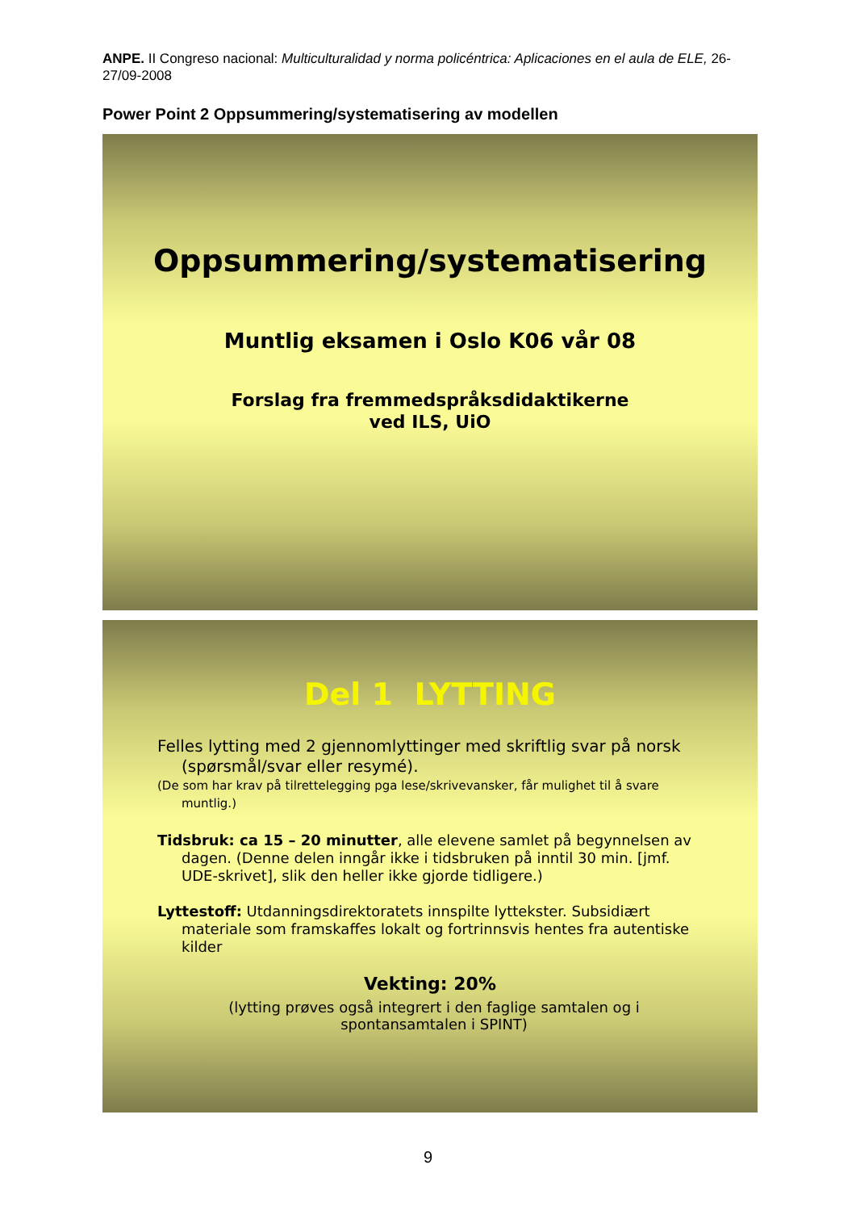ANPE. II Congreso nacional: Multiculturalidad y norma policéntrica: Aplicaciones en el aula de ELE, 26-27/09-2008
Power Point 2 Oppsummering/systematisering av modellen
Oppsummering/systematisering
Muntlig eksamen i Oslo K06 vår 08
Forslag fra fremmedspråksdidaktikerne
ved ILS, UiO
Del 1 LYTTING
Felles lytting med 2 gjennomlyttinger med skriftlig svar på norsk (spørsmål/svar eller resymé).
(De som har krav på tilrettelegging pga lese/skrivevansker, får mulighet til å svare muntlig.)
Tidsbruk: ca 15 – 20 minutter, alle elevene samlet på begynnelsen av dagen. (Denne delen inngår ikke i tidsbruken på inntil 30 min. [jmf. UDE-skrivet], slik den heller ikke gjorde tidligere.)
Lyttestoff: Utdanningsdirektoratets innspilte lyttekster. Subsidiært materiale som framskaffes lokalt og fortrinnsvis hentes fra autentiske kilder
Vekting: 20%
(lytting prøves også integrert i den faglige samtalen og i spontansamtalen i SPINT)
9